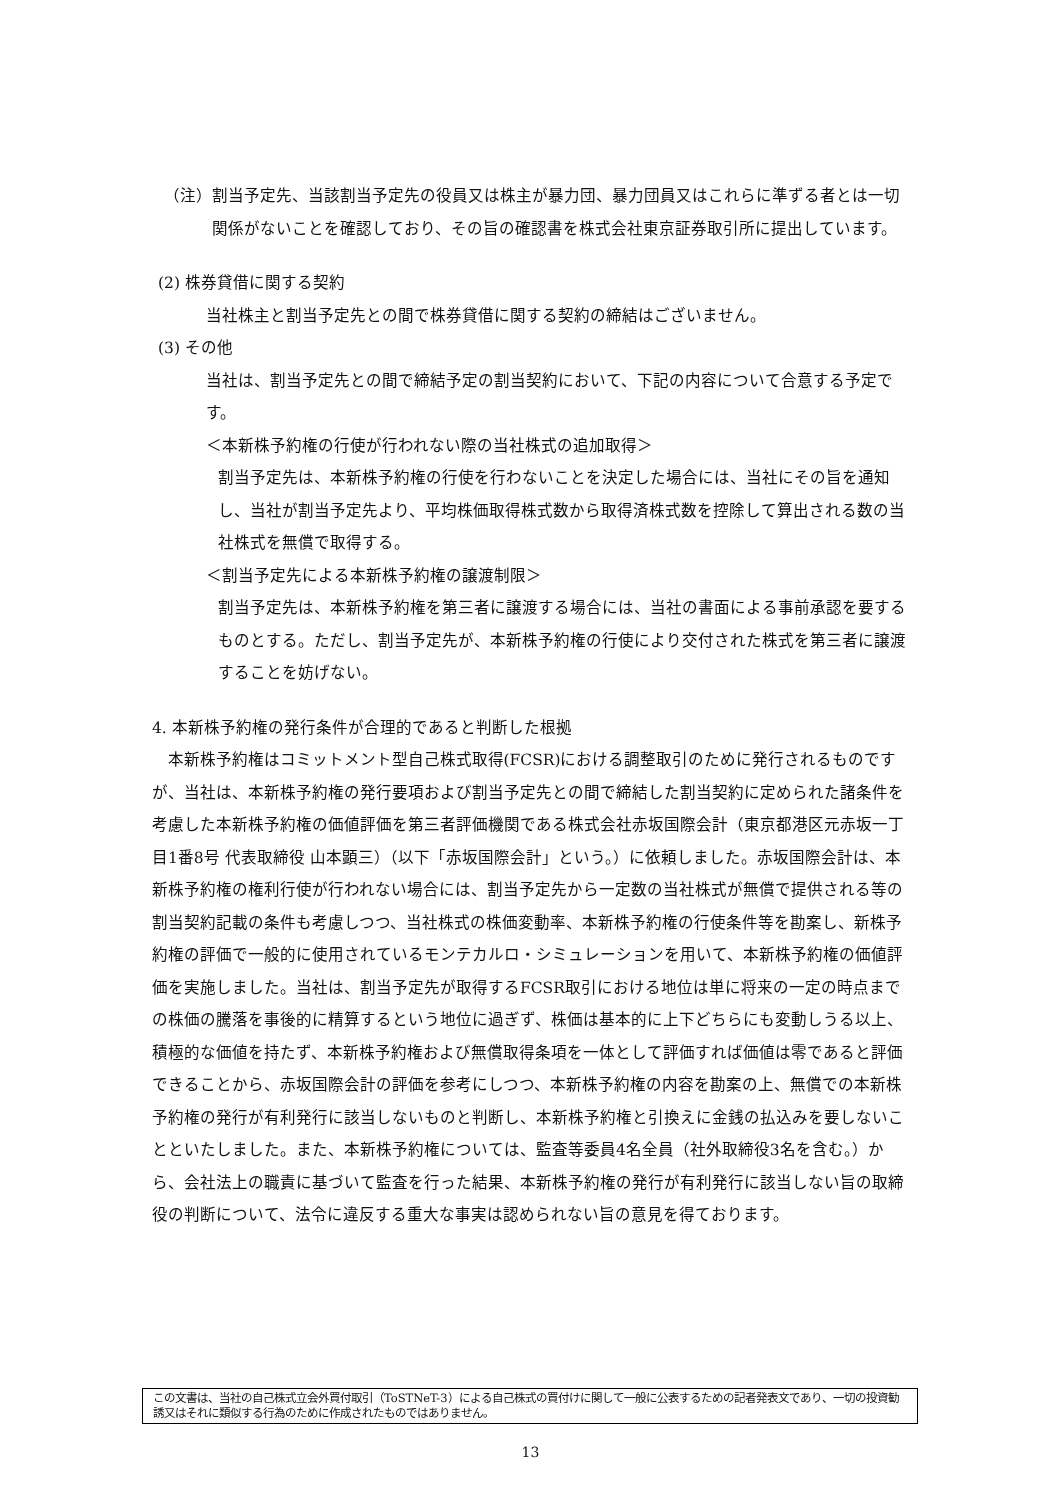（注）割当予定先、当該割当予定先の役員又は株主が暴力団、暴力団員又はこれらに準ずる者とは一切関係がないことを確認しており、その旨の確認書を株式会社東京証券取引所に提出しています。
(2) 株券貸借に関する契約
当社株主と割当予定先との間で株券貸借に関する契約の締結はございません。
(3) その他
当社は、割当予定先との間で締結予定の割当契約において、下記の内容について合意する予定です。
＜本新株予約権の行使が行われない際の当社株式の追加取得＞
割当予定先は、本新株予約権の行使を行わないことを決定した場合には、当社にその旨を通知し、当社が割当予定先より、平均株価取得株式数から取得済株式数を控除して算出される数の当社株式を無償で取得する。
＜割当予定先による本新株予約権の譲渡制限＞
割当予定先は、本新株予約権を第三者に譲渡する場合には、当社の書面による事前承認を要するものとする。ただし、割当予定先が、本新株予約権の行使により交付された株式を第三者に譲渡することを妨げない。
4. 本新株予約権の発行条件が合理的であると判断した根拠
本新株予約権はコミットメント型自己株式取得(FCSR)における調整取引のために発行されるものですが、当社は、本新株予約権の発行要項および割当予定先との間で締結した割当契約に定められた諸条件を考慮した本新株予約権の価値評価を第三者評価機関である株式会社赤坂国際会計（東京都港区元赤坂一丁目1番8号 代表取締役 山本顕三）（以下「赤坂国際会計」という。）に依頼しました。赤坂国際会計は、本新株予約権の権利行使が行われない場合には、割当予定先から一定数の当社株式が無償で提供される等の割当契約記載の条件も考慮しつつ、当社株式の株価変動率、本新株予約権の行使条件等を勘案し、新株予約権の評価で一般的に使用されているモンテカルロ・シミュレーションを用いて、本新株予約権の価値評価を実施しました。当社は、割当予定先が取得するFCSR取引における地位は単に将来の一定の時点までの株価の騰落を事後的に精算するという地位に過ぎず、株価は基本的に上下どちらにも変動しうる以上、積極的な価値を持たず、本新株予約権および無償取得条項を一体として評価すれば価値は零であると評価できることから、赤坂国際会計の評価を参考にしつつ、本新株予約権の内容を勘案の上、無償での本新株予約権の発行が有利発行に該当しないものと判断し、本新株予約権と引換えに金銭の払込みを要しないことといたしました。また、本新株予約権については、監査等委員4名全員（社外取締役3名を含む。）から、会社法上の職責に基づいて監査を行った結果、本新株予約権の発行が有利発行に該当しない旨の取締役の判断について、法令に違反する重大な事実は認められない旨の意見を得ております。
この文書は、当社の自己株式立会外買付取引（ToSTNeT-3）による自己株式の買付けに関して一般に公表するための記者発表文であり、一切の投資勧誘又はそれに類似する行為のために作成されたものではありません。
13